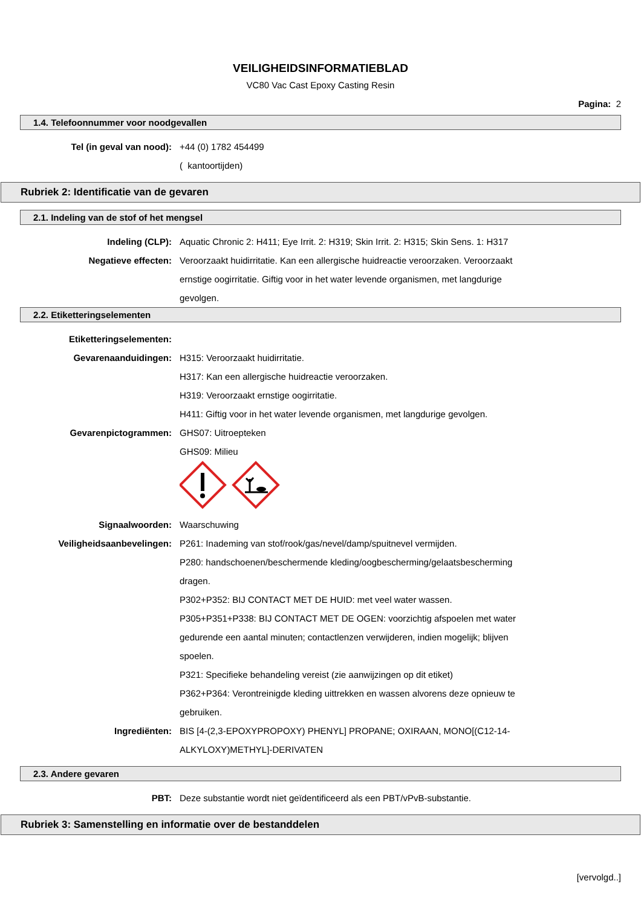VEILIGHEIDSINFORMATIEBLAD
VC80 Vac Cast Epoxy Casting Resin
Pagina: 2
1.4. Telefoonnummer voor noodgevallen
Tel (in geval van nood): +44 (0) 1782 454499
( kantoortijden)
Rubriek 2: Identificatie van de gevaren
2.1. Indeling van de stof of het mengsel
Indeling (CLP): Aquatic Chronic 2: H411; Eye Irrit. 2: H319; Skin Irrit. 2: H315; Skin Sens. 1: H317
Negatieve effecten: Veroorzaakt huidirritatie. Kan een allergische huidreactie veroorzaken. Veroorzaakt ernstige oogirritatie. Giftig voor in het water levende organismen, met langdurige gevolgen.
2.2. Etiketteringselementen
Etiketteringselementen:
Gevarenaanduidingen: H315: Veroorzaakt huidirritatie.
H317: Kan een allergische huidreactie veroorzaken.
H319: Veroorzaakt ernstige oogirritatie.
H411: Giftig voor in het water levende organismen, met langdurige gevolgen.
Gevarenpictogrammen: GHS07: Uitroepteken
GHS09: Milieu
Signaalwoorden: Waarschuwing
Veiligheidsaanbevelingen: P261: Inademing van stof/rook/gas/nevel/damp/spuitnevel vermijden.
P280: handschoenen/beschermende kleding/oogbescherming/gelaatsbescherming dragen.
P302+P352: BIJ CONTACT MET DE HUID: met veel water wassen.
P305+P351+P338: BIJ CONTACT MET DE OGEN: voorzichtig afspoelen met water gedurende een aantal minuten; contactlenzen verwijderen, indien mogelijk; blijven spoelen.
P321: Specifieke behandeling vereist (zie aanwijzingen op dit etiket)
P362+P364: Verontreinigde kleding uittrekken en wassen alvorens deze opnieuw te gebruiken.
Ingrediënten: BIS [4-(2,3-EPOXYPROPOXY) PHENYL] PROPANE; OXIRAAN, MONO[(C12-14-ALKYLOXY)METHYL]-DERIVATEN
2.3. Andere gevaren
PBT: Deze substantie wordt niet geïdentificeerd als een PBT/vPvB-substantie.
Rubriek 3: Samenstelling en informatie over de bestanddelen
[vervolgd..]